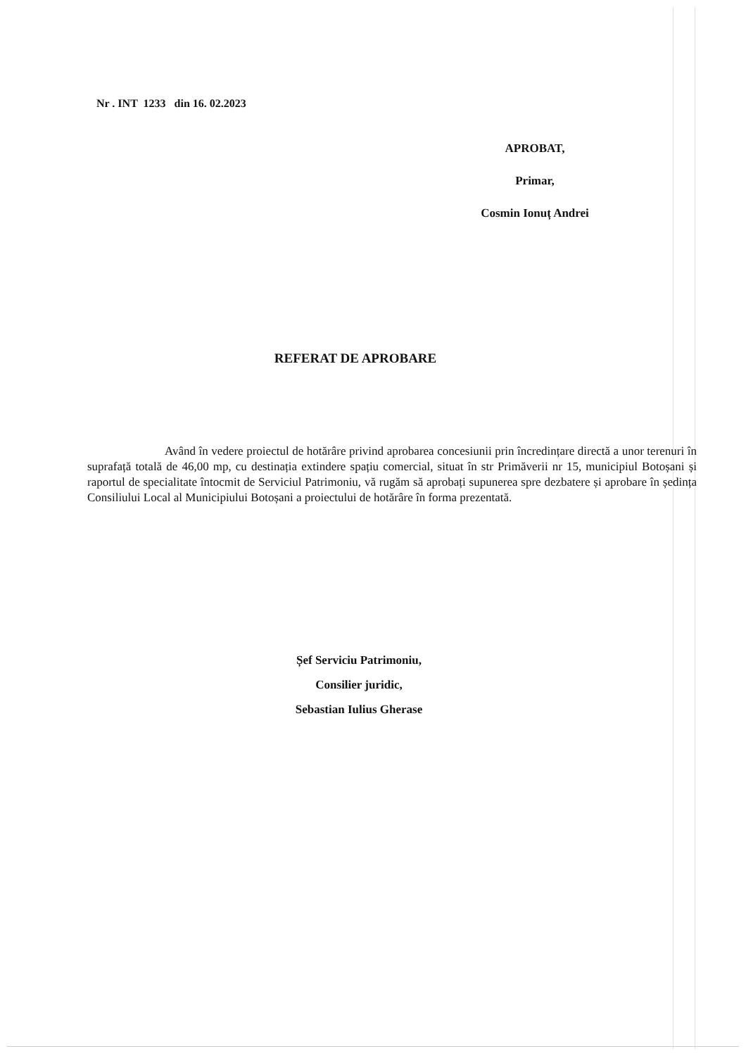Nr . INT 1233 din 16. 02.2023
APROBAT,
Primar,
Cosmin Ionuț Andrei
REFERAT DE APROBARE
Având în vedere proiectul de hotărâre privind aprobarea concesiunii prin încredințare directă a unor terenuri în suprafață totală de 46,00 mp, cu destinația extindere spațiu comercial, situat în str Primăverii nr 15, municipiul Botoșani și raportul de specialitate întocmit de Serviciul Patrimoniu, vă rugăm să aprobați supunerea spre dezbatere și aprobare în ședința Consiliului Local al Municipiului Botoșani a proiectului de hotărâre în forma prezentată.
Șef Serviciu Patrimoniu,
Consilier juridic,
Sebastian Iulius Gherase